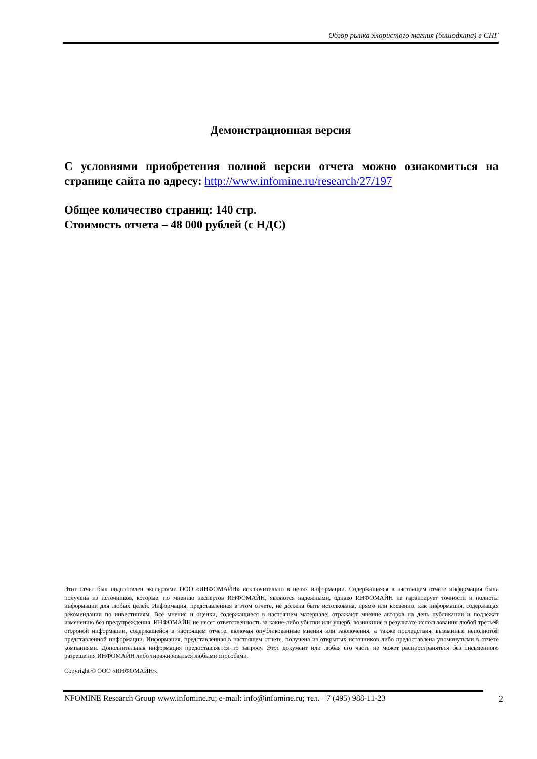Обзор рынка хлористого магния (бишофита) в СНГ
Демонстрационная версия
С условиями приобретения полной версии отчета можно ознакомиться на странице сайта по адресу: http://www.infomine.ru/research/27/197
Общее количество страниц: 140 стр.
Стоимость отчета – 48 000 рублей (с НДС)
Этот отчет был подготовлен экспертами ООО «ИНФОМАЙН» исключительно в целях информации. Содержащаяся в настоящем отчете информация была получена из источников, которые, по мнению экспертов ИНФОМАЙН, являются надежными, однако ИНФОМАЙН не гарантирует точности и полноты информации для любых целей. Информация, представленная в этом отчете, не должна быть истолкована, прямо или косвенно, как информация, содержащая рекомендации по инвестициям. Все мнения и оценки, содержащиеся в настоящем материале, отражают мнение авторов на день публикации и подлежат изменению без предупреждения. ИНФОМАЙН не несет ответственность за какие-либо убытки или ущерб, возникшие в результате использования любой третьей стороной информации, содержащейся в настоящем отчете, включая опубликованные мнения или заключения, а также последствия, вызванные неполнотой представленной информации. Информация, представленная в настоящем отчете, получена из открытых источников либо предоставлена упомянутыми в отчете компаниями. Дополнительная информация предоставляется по запросу. Этот документ или любая его часть не может распространяться без письменного разрешения ИНФОМАЙН либо тиражироваться любыми способами.
Copyright © ООО «ИНФОМАЙН».
NFOMINE Research Group www.infomine.ru; e-mail: info@infomine.ru; тел. +7 (495) 988-11-23 2